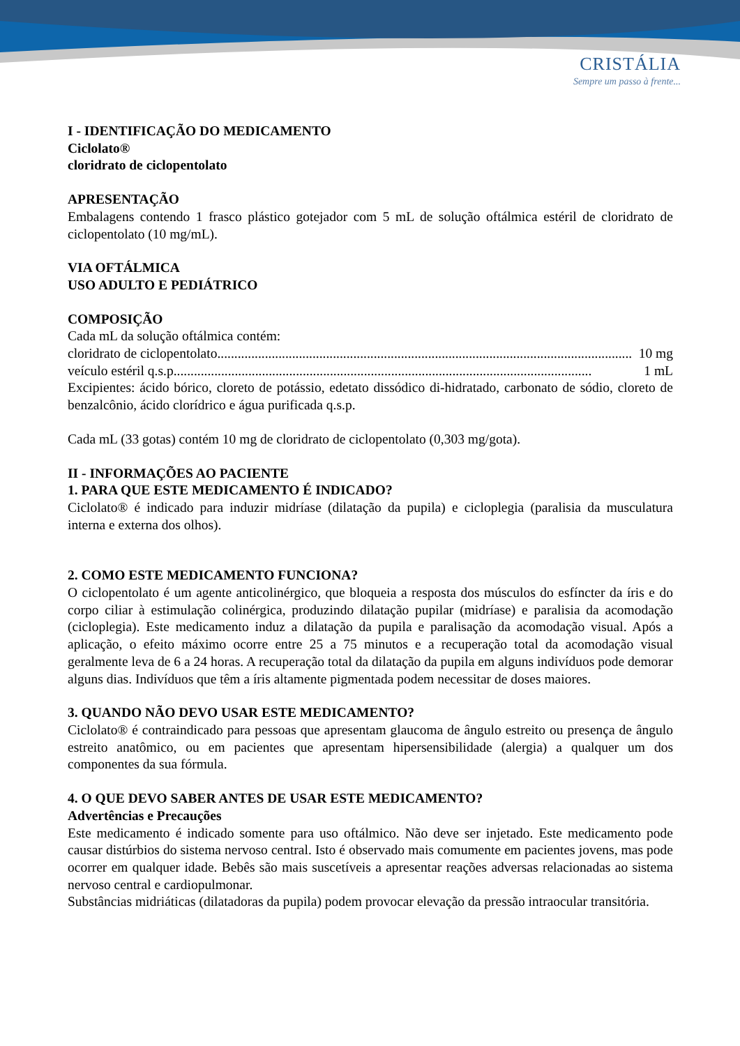CRISTÁLIA
Sempre um passo à frente...
I - IDENTIFICAÇÃO DO MEDICAMENTO
Ciclolato®
cloridrato de ciclopentolato
APRESENTAÇÃO
Embalagens contendo 1 frasco plástico gotejador com 5 mL de solução oftálmica estéril de cloridrato de ciclopentolato (10 mg/mL).
VIA OFTÁLMICA
USO ADULTO E PEDIÁTRICO
COMPOSIÇÃO
Cada mL da solução oftálmica contém:
cloridrato de ciclopentolato.......................................................................................................................... 10 mg
veículo estéril q.s.p........................................................................................................................... 1 mL
Excipientes: ácido bórico, cloreto de potássio, edetato dissódico di-hidratado, carbonato de sódio, cloreto de benzalcônio, ácido clorídrico e água purificada q.s.p.
Cada mL (33 gotas) contém 10 mg de cloridrato de ciclopentolato (0,303 mg/gota).
II - INFORMAÇÕES AO PACIENTE
1. PARA QUE ESTE MEDICAMENTO É INDICADO?
Ciclolato® é indicado para induzir midríase (dilatação da pupila) e cicloplegia (paralisia da musculatura interna e externa dos olhos).
2. COMO ESTE MEDICAMENTO FUNCIONA?
O ciclopentolato é um agente anticolinérgico, que bloqueia a resposta dos músculos do esfíncter da íris e do corpo ciliar à estimulação colinérgica, produzindo dilatação pupilar (midríase) e paralisia da acomodação (cicloplegia). Este medicamento induz a dilatação da pupila e paralisação da acomodação visual. Após a aplicação, o efeito máximo ocorre entre 25 a 75 minutos e a recuperação total da acomodação visual geralmente leva de 6 a 24 horas. A recuperação total da dilatação da pupila em alguns indivíduos pode demorar alguns dias. Indivíduos que têm a íris altamente pigmentada podem necessitar de doses maiores.
3. QUANDO NÃO DEVO USAR ESTE MEDICAMENTO?
Ciclolato® é contraindicado para pessoas que apresentam glaucoma de ângulo estreito ou presença de ângulo estreito anatômico, ou em pacientes que apresentam hipersensibilidade (alergia) a qualquer um dos componentes da sua fórmula.
4. O QUE DEVO SABER ANTES DE USAR ESTE MEDICAMENTO?
Advertências e Precauções
Este medicamento é indicado somente para uso oftálmico. Não deve ser injetado. Este medicamento pode causar distúrbios do sistema nervoso central. Isto é observado mais comumente em pacientes jovens, mas pode ocorrer em qualquer idade. Bebês são mais suscetíveis a apresentar reações adversas relacionadas ao sistema nervoso central e cardiopulmonar.
Substâncias midriáticas (dilatadoras da pupila) podem provocar elevação da pressão intraocular transitória.